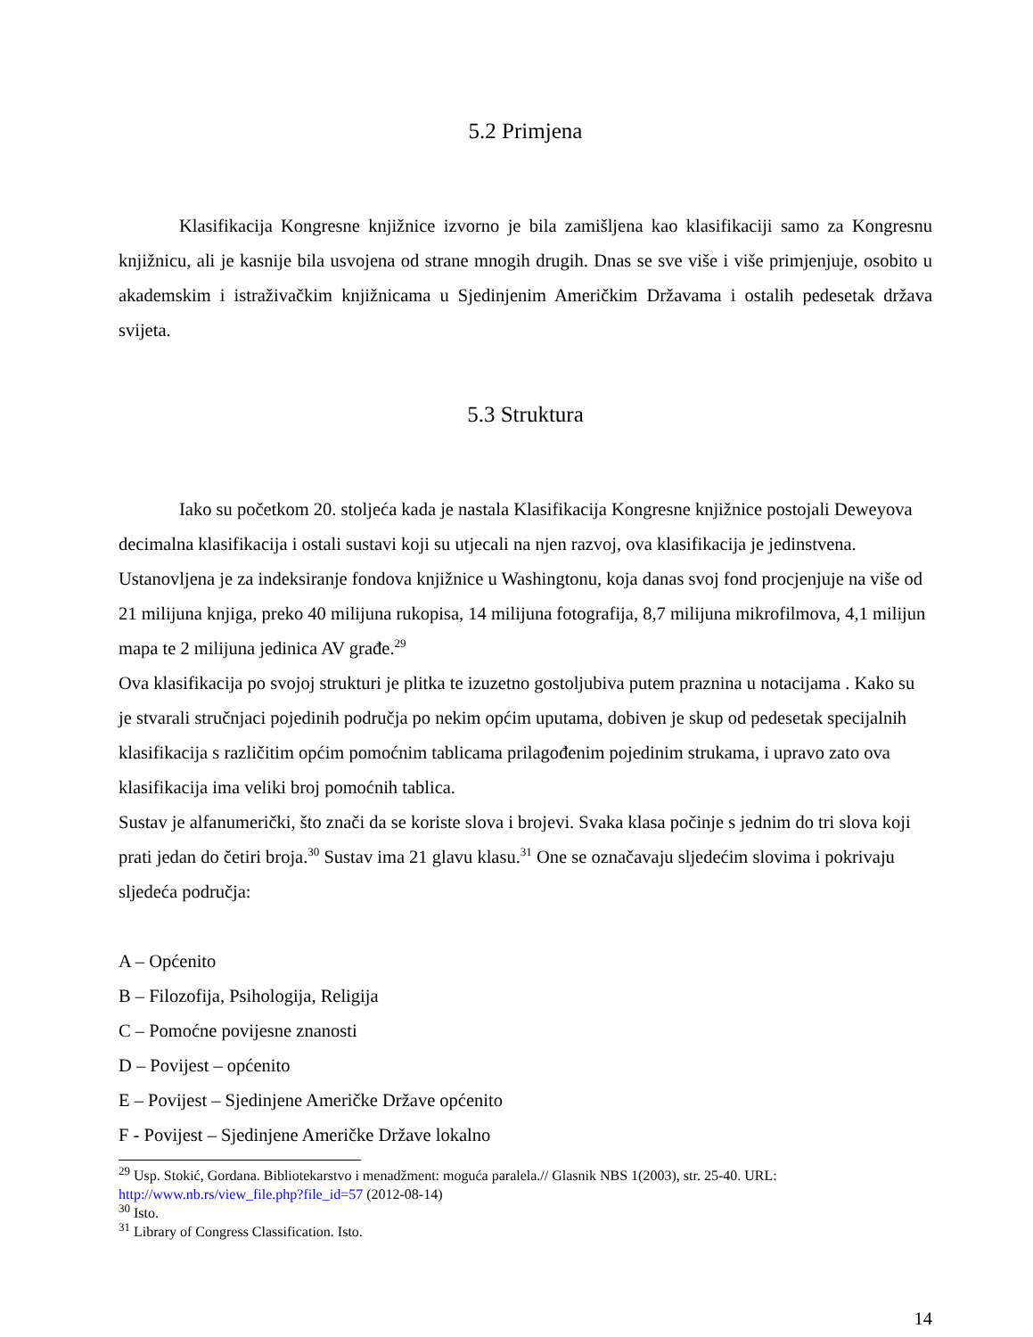5.2 Primjena
Klasifikacija Kongresne knjižnice izvorno je bila zamišljena kao klasifikaciji samo za Kongresnu knjižnicu, ali je kasnije bila usvojena od strane mnogih drugih. Dnas se sve više i više primjenjuje, osobito u akademskim i istraživačkim knjižnicama u Sjedinjenim Američkim Državama i ostalih pedesetak država svijeta.
5.3 Struktura
Iako su početkom 20. stoljeća kada je nastala Klasifikacija Kongresne knjižnice postojali Deweyova decimalna klasifikacija i ostali sustavi koji su utjecali na njen razvoj, ova klasifikacija je jedinstvena. Ustanovljena je za indeksiranje fondova knjižnice u Washingtonu, koja danas svoj fond procjenjuje na više od 21 milijuna knjiga, preko 40 milijuna rukopisa, 14 milijuna fotografija, 8,7 milijuna mikrofilmova, 4,1 milijun mapa te 2 milijuna jedinica AV građe.<sup>29</sup>
Ova klasifikacija po svojoj strukturi je plitka te izuzetno gostoljubiva putem praznina u notacijama . Kako su je stvarali stručnjaci pojedinih područja po nekim općim uputama, dobiven je skup od pedesetak specijalnih klasifikacija s različitim općim pomoćnim tablicama prilagođenim pojedinim strukama, i upravo zato ova klasifikacija ima veliki broj pomoćnih tablica.
Sustav je alfanumerički, što znači da se koriste slova i brojevi. Svaka klasa počinje s jednim do tri slova koji prati jedan do četiri broja.<sup>30</sup> Sustav ima 21 glavu klasu.<sup>31</sup> One se označavaju sljedećim slovima i pokrivaju sljedeća područja:
A – Općenito
B – Filozofija, Psihologija, Religija
C – Pomoćne povijesne znanosti
D – Povijest – općenito
E – Povijest – Sjedinjene Američke Države općenito
F - Povijest – Sjedinjene Američke Države lokalno
<sup>29</sup> Usp. Stokić, Gordana. Bibliotekarstvo i menadžment: moguća paralela.// Glasnik NBS 1(2003), str. 25-40. URL: http://www.nb.rs/view_file.php?file_id=57 (2012-08-14)
<sup>30</sup> Isto.
<sup>31</sup> Library of Congress Classification. Isto.
14